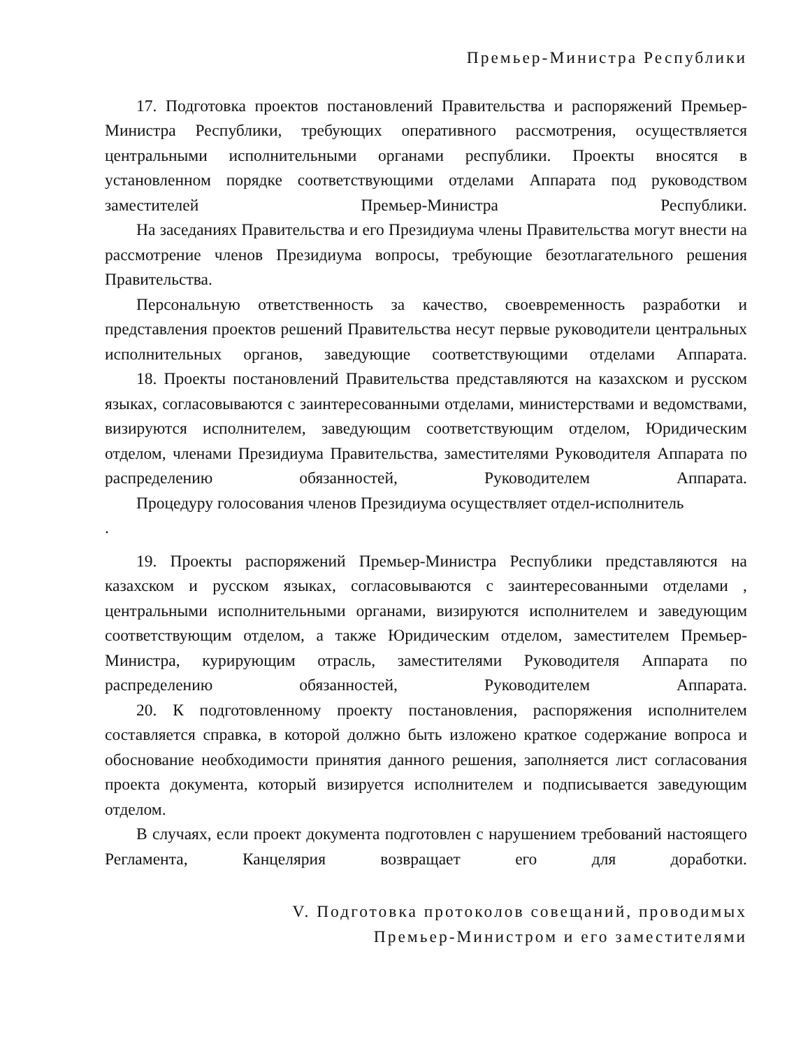Премьер-Министра Республики
17. Подготовка проектов постановлений Правительства и распоряжений Премьер-Министра Республики, требующих оперативного рассмотрения, осуществляется центральными исполнительными органами республики. Проекты вносятся в установленном порядке соответствующими отделами Аппарата под руководством заместителей Премьер-Министра Республики.
На заседаниях Правительства и его Президиума члены Правительства могут внести на рассмотрение членов Президиума вопросы, требующие безотлагательного решения Правительства.
Персональную ответственность за качество, своевременность разработки и представления проектов решений Правительства несут первые руководители центральных исполнительных органов, заведующие соответствующими отделами Аппарата.
18. Проекты постановлений Правительства представляются на казахском и русском языках, согласовываются с заинтересованными отделами, министерствами и ведомствами, визируются исполнителем, заведующим соответствующим отделом, Юридическим отделом, членами Президиума Правительства, заместителями Руководителя Аппарата по распределению обязанностей, Руководителем Аппарата.
Процедуру голосования членов Президиума осуществляет отдел-исполнитель
.
19. Проекты распоряжений Премьер-Министра Республики представляются на казахском и русском языках, согласовываются с заинтересованными отделами , центральными исполнительными органами, визируются исполнителем и заведующим соответствующим отделом, а также Юридическим отделом, заместителем Премьер-Министра, курирующим отрасль, заместителями Руководителя Аппарата по распределению обязанностей, Руководителем Аппарата.
20. К подготовленному проекту постановления, распоряжения исполнителем составляется справка, в которой должно быть изложено краткое содержание вопроса и обоснование необходимости принятия данного решения, заполняется лист согласования проекта документа, который визируется исполнителем и подписывается заведующим отделом.
В случаях, если проект документа подготовлен с нарушением требований настоящего Регламента, Канцелярия возвращает его для доработки.
V. Подготовка протоколов совещаний, проводимых
Премьер-Министром и его заместителями